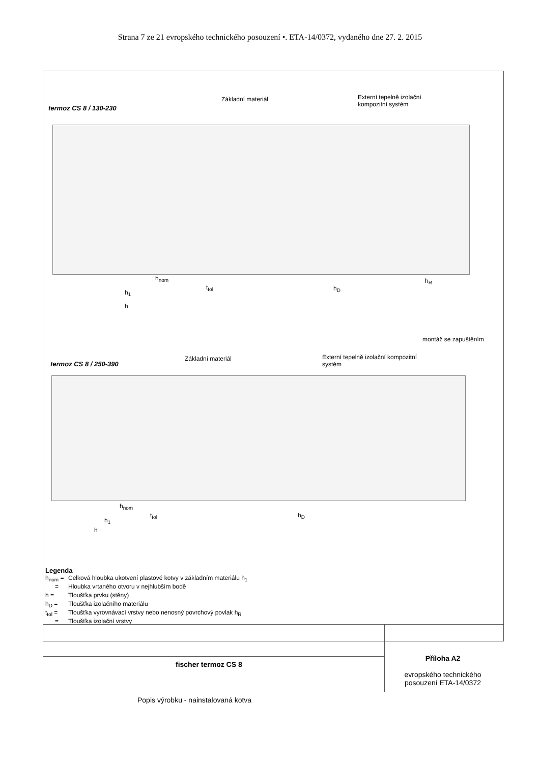Strana 7 ze 21 evropského technického posouzení •. ETA-14/0372, vydaného dne 27. 2. 2015
termoz CS 8 / 130-230
Základní materiál
Externí tepelně izolační
kompozitní systém
h<sub>nom</sub>
t<sub>tol</sub>
h<sub>1</sub>
h<sub>D</sub>
h<sub>R</sub>
h
montáž se zapuštěním
termoz CS 8 / 250-390
Základní materiál
Externí tepelně izolační kompozitní
systém
h<sub>nom</sub>
t<sub>tol</sub>
h<sub>1</sub>
h<sub>D</sub>
h
Legenda
h<sub>nom</sub> = Celková hloubka ukotvení plastové kotvy v základním materiálu h<sub>1</sub>
= Hloubka vrtaného otvoru v nejhlubším bodě
h = Tloušťka prvku (stěny)
h<sub>D</sub> = Tloušťka izolačního materiálu
t<sub>tol</sub> = Tloušťka vyrovnávací vrstvy nebo nenosný povrchový povlak h<sub>R</sub>
= Tloušťka izolační vrstvy
fischer termoz CS 8
Popis výrobku - nainstalovaná kotva
Příloha A2
evropského technického posouzení ETA-14/0372